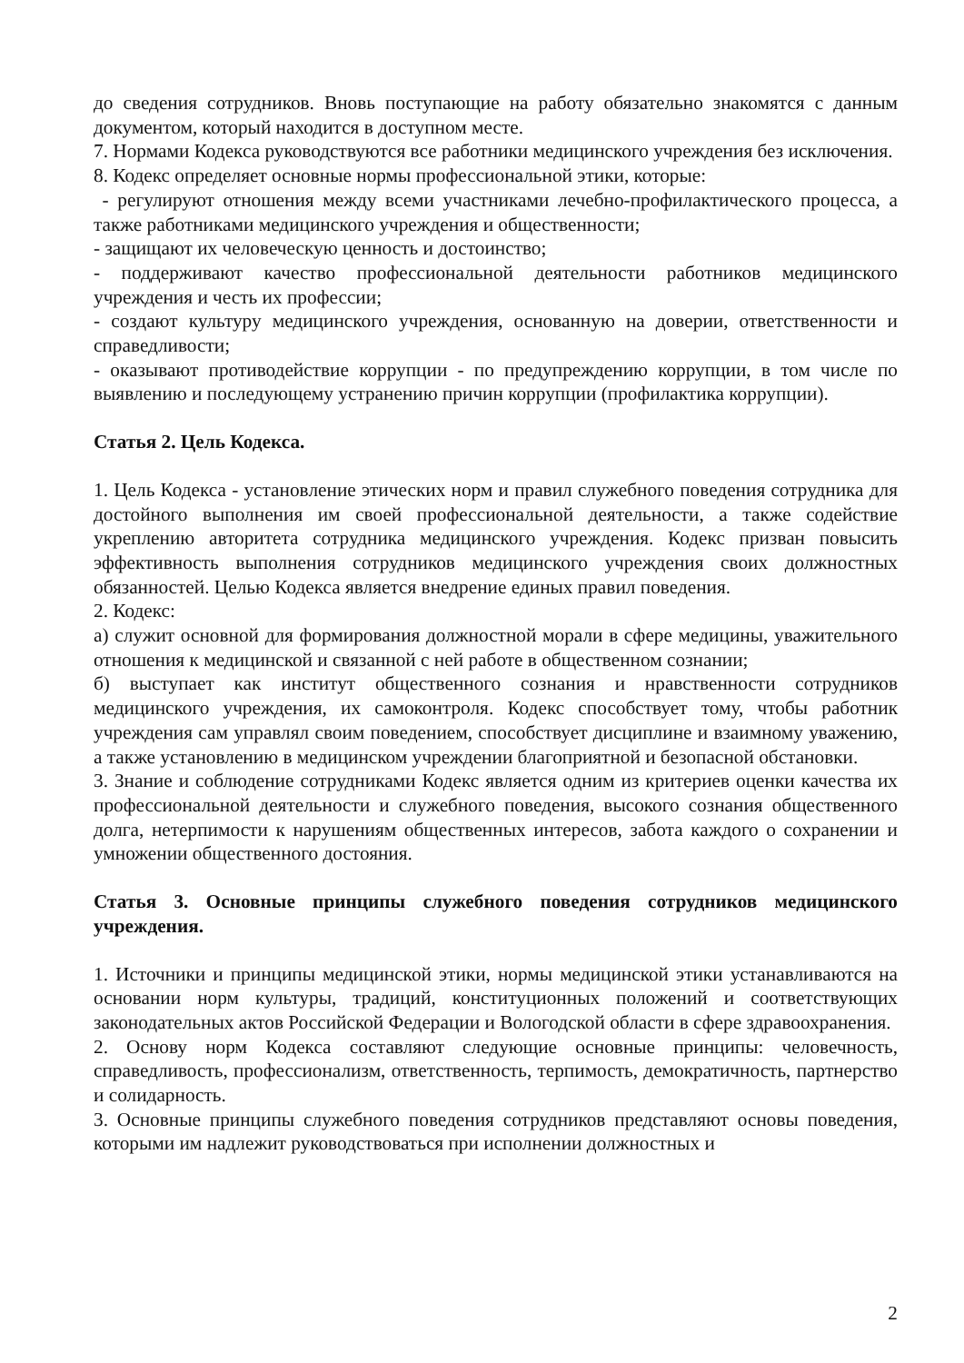до сведения сотрудников. Вновь поступающие на работу обязательно знакомятся с данным документом, который находится в доступном месте.
7. Нормами Кодекса руководствуются все работники медицинского учреждения без исключения.
8. Кодекс определяет основные нормы профессиональной этики, которые:
- регулируют отношения между всеми участниками лечебно-профилактического процесса, а также работниками медицинского учреждения и общественности;
- защищают их человеческую ценность и достоинство;
- поддерживают качество профессиональной деятельности работников медицинского учреждения и честь их профессии;
- создают культуру медицинского учреждения, основанную на доверии, ответственности и справедливости;
- оказывают противодействие коррупции - по предупреждению коррупции, в том числе по выявлению и последующему устранению причин коррупции (профилактика коррупции).
Статья 2. Цель Кодекса.
1. Цель Кодекса - установление этических норм и правил служебного поведения сотрудника для достойного выполнения им своей профессиональной деятельности, а также содействие укреплению авторитета сотрудника медицинского учреждения. Кодекс призван повысить эффективность выполнения сотрудников медицинского учреждения своих должностных обязанностей. Целью Кодекса является внедрение единых правил поведения.
2. Кодекс:
а) служит основной для формирования должностной морали в сфере медицины, уважительного отношения к медицинской и связанной с ней работе в общественном сознании;
б) выступает как институт общественного сознания и нравственности сотрудников медицинского учреждения, их самоконтроля. Кодекс способствует тому, чтобы работник учреждения сам управлял своим поведением, способствует дисциплине и взаимному уважению, а также установлению в медицинском учреждении благоприятной и безопасной обстановки.
3. Знание и соблюдение сотрудниками Кодекс является одним из критериев оценки качества их профессиональной деятельности и служебного поведения, высокого сознания общественного долга, нетерпимости к нарушениям общественных интересов, забота каждого о сохранении и умножении общественного достояния.
Статья 3. Основные принципы служебного поведения сотрудников медицинского учреждения.
1. Источники и принципы медицинской этики, нормы медицинской этики устанавливаются на основании норм культуры, традиций, конституционных положений и соответствующих законодательных актов Российской Федерации и Вологодской области в сфере здравоохранения.
2. Основу норм Кодекса составляют следующие основные принципы: человечность, справедливость, профессионализм, ответственность, терпимость, демократичность, партнерство и солидарность.
3. Основные принципы служебного поведения сотрудников представляют основы поведения, которыми им надлежит руководствоваться при исполнении должностных и
2